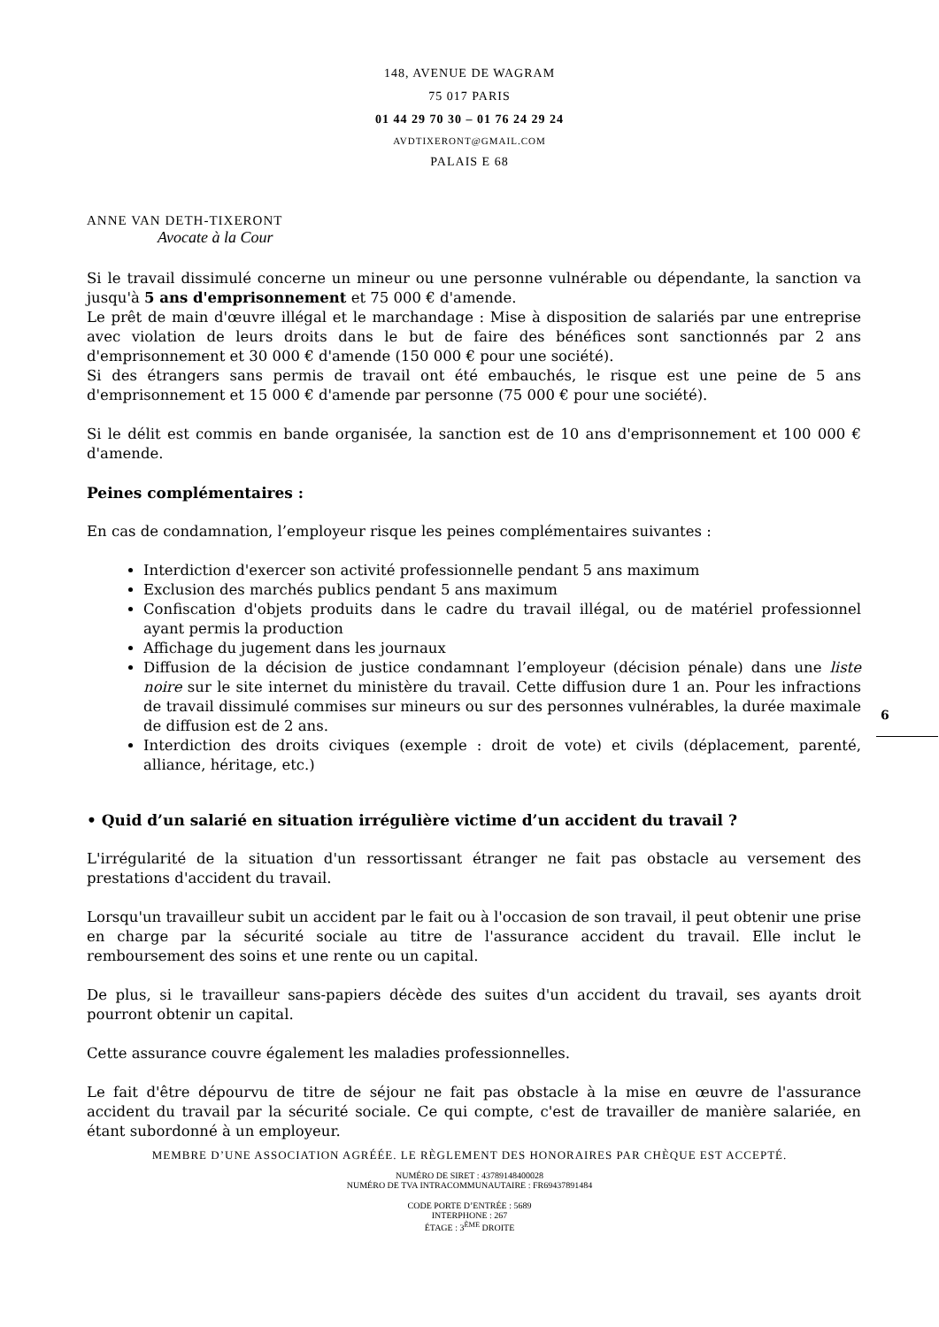148, AVENUE DE WAGRAM
75 017 PARIS
01 44 29 70 30 – 01 76 24 29 24
AVDTIXERONT@GMAIL.COM
PALAIS E 68
ANNE VAN DETH-TIXERONT
Avocate à la Cour
Si le travail dissimulé concerne un mineur ou une personne vulnérable ou dépendante, la sanction va jusqu'à 5 ans d'emprisonnement et 75 000 € d'amende.
Le prêt de main d'œuvre illégal et le marchandage : Mise à disposition de salariés par une entreprise avec violation de leurs droits dans le but de faire des bénéfices sont sanctionnés par 2 ans d'emprisonnement et 30 000 € d'amende (150 000 € pour une société).
Si des étrangers sans permis de travail ont été embauchés, le risque est une peine de 5 ans d'emprisonnement et 15 000 € d'amende par personne (75 000 € pour une société).
Si le délit est commis en bande organisée, la sanction est de 10 ans d'emprisonnement et 100 000 € d'amende.
Peines complémentaires :
En cas de condamnation, l’employeur risque les peines complémentaires suivantes :
Interdiction d'exercer son activité professionnelle pendant 5 ans maximum
Exclusion des marchés publics pendant 5 ans maximum
Confiscation d'objets produits dans le cadre du travail illégal, ou de matériel professionnel ayant permis la production
Affichage du jugement dans les journaux
Diffusion de la décision de justice condamnant l’employeur (décision pénale) dans une liste noire sur le site internet du ministère du travail. Cette diffusion dure 1 an. Pour les infractions de travail dissimulé commises sur mineurs ou sur des personnes vulnérables, la durée maximale de diffusion est de 2 ans.
Interdiction des droits civiques (exemple : droit de vote) et civils (déplacement, parenté, alliance, héritage, etc.)
• Quid d’un salarié en situation irrégulière victime d’un accident du travail ?
L'irrégularité de la situation d'un ressortissant étranger ne fait pas obstacle au versement des prestations d'accident du travail.
Lorsqu'un travailleur subit un accident par le fait ou à l'occasion de son travail, il peut obtenir une prise en charge par la sécurité sociale au titre de l'assurance accident du travail. Elle inclut le remboursement des soins et une rente ou un capital.
De plus, si le travailleur sans-papiers décède des suites d'un accident du travail, ses ayants droit pourront obtenir un capital.
Cette assurance couvre également les maladies professionnelles.
Le fait d'être dépourvu de titre de séjour ne fait pas obstacle à la mise en œuvre de l'assurance accident du travail par la sécurité sociale. Ce qui compte, c'est de travailler de manière salariée, en étant subordonné à un employeur.
6
MEMBRE D’UNE ASSOCIATION AGRÉÉE. LE RÈGLEMENT DES HONORAIRES PAR CHÈQUE EST ACCEPTÉ.
NUMÉRO DE SIRET : 43789148400028
NUMÉRO DE TVA INTRACOMMUNAUTAIRE : FR69437891484
CODE PORTE D’ENTRÉE : 5689
INTERPHONE : 267
ÉTAGE : 3<sup>ÈME</sup> DROITE